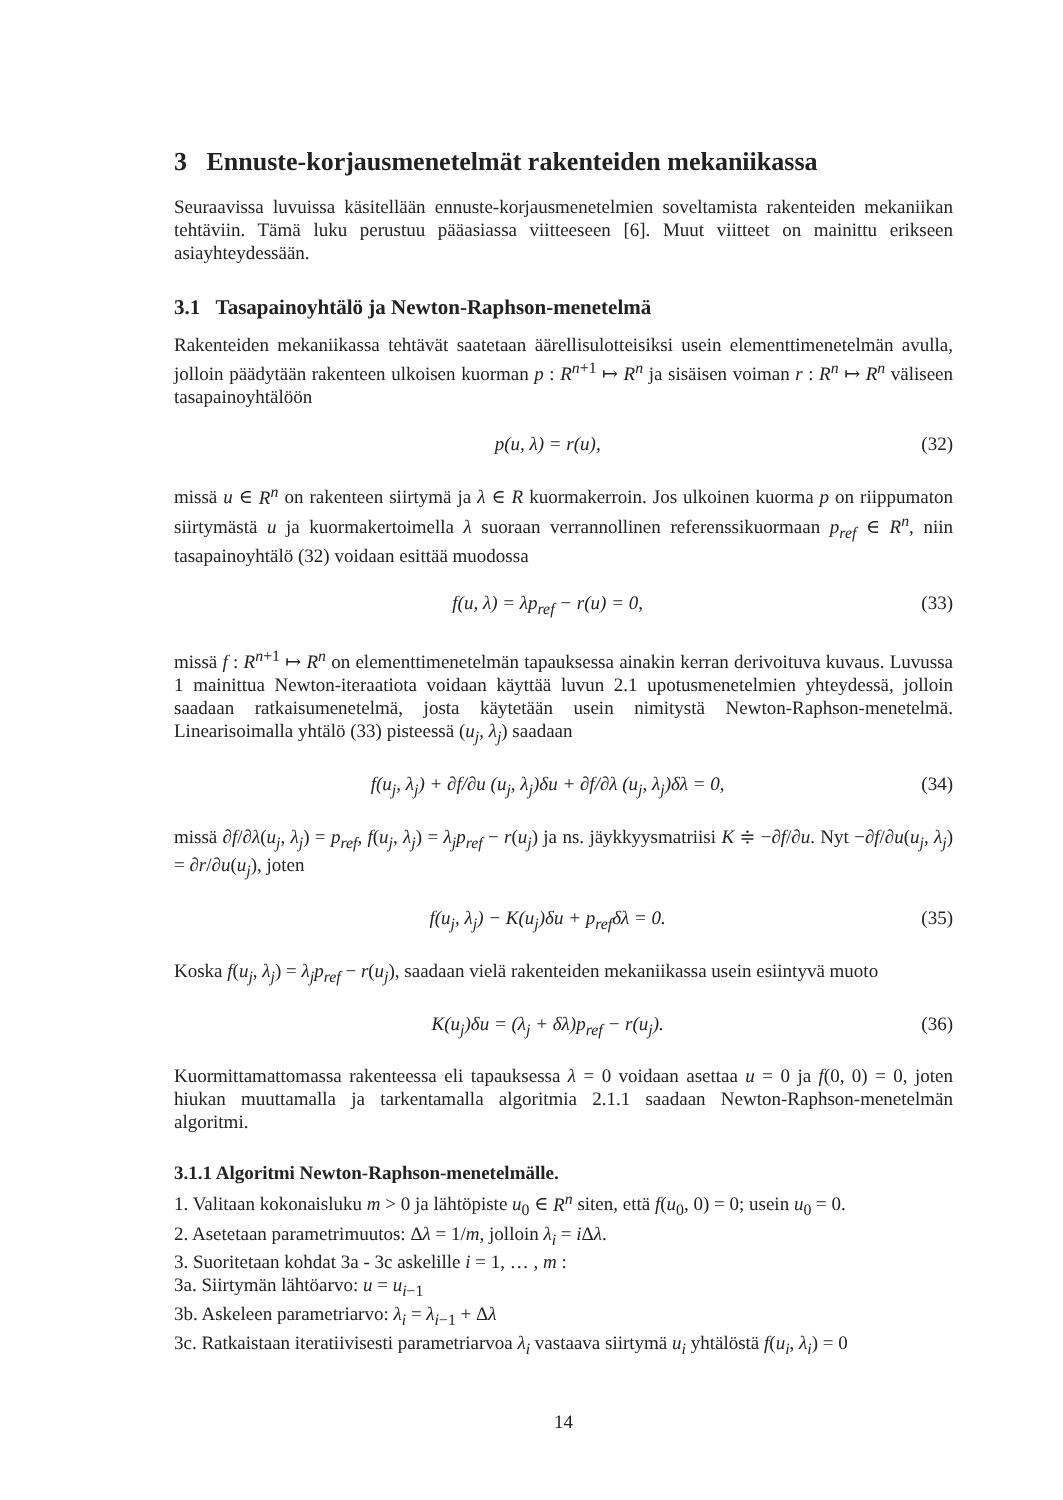3 Ennuste-korjausmenetelmät rakenteiden mekaniikassa
Seuraavissa luvuissa käsitellään ennuste-korjausmenetelmien soveltamista rakenteiden mekaniikan tehtäviin. Tämä luku perustuu pääasiassa viitteeseen [6]. Muut viitteet on mainittu erikseen asiayhteydessään.
3.1 Tasapainoyhtälö ja Newton-Raphson-menetelmä
Rakenteiden mekaniikassa tehtävät saatetaan äärellisulotteisiksi usein elementtimenetelmän avulla, jolloin päädytään rakenteen ulkoisen kuorman p : R<sup>n+1</sup> ↦ R<sup>n</sup> ja sisäisen voiman r : R<sup>n</sup> ↦ R<sup>n</sup> väliseen tasapainoyhtälöön
p(u, λ) = r(u), (32)
missä u ∈ R<sup>n</sup> on rakenteen siirtymä ja λ ∈ R kuormakerroin. Jos ulkoinen kuorma p on riippumaton siirtymästä u ja kuormakertoimella λ suoraan verrannollinen referenssikuormaan p<sub>ref</sub> ∈ R<sup>n</sup>, niin tasapainoyhtälö (32) voidaan esittää muodossa
f(u, λ) = λp<sub>ref</sub> − r(u) = 0, (33)
missä f : R<sup>n+1</sup> ↦ R<sup>n</sup> on elementtimenetelmän tapauksessa ainakin kerran derivoituva kuvaus. Luvussa 1 mainittua Newton-iteraatiota voidaan käyttää luvun 2.1 upotusmenetelmien yhteydessä, jolloin saadaan ratkaisumenetelmä, josta käytetään usein nimitystä Newton-Raphson-menetelmä. Linearisoimalla yhtälö (33) pisteessä (u<sub>j</sub>, λ<sub>j</sub>) saadaan
f(u<sub>j</sub>, λ<sub>j</sub>) + ∂f/∂u (u<sub>j</sub>, λ<sub>j</sub>)δu + ∂f/∂λ (u<sub>j</sub>, λ<sub>j</sub>)δλ = 0, (34)
missä ∂f/∂λ(u<sub>j</sub>, λ<sub>j</sub>) = p<sub>ref</sub>, f(u<sub>j</sub>, λ<sub>j</sub>) = λ<sub>j</sub>p<sub>ref</sub> − r(u<sub>j</sub>) ja ns. jäykkyysmatriisi K ≑ −∂f/∂u. Nyt −∂f/∂u(u<sub>j</sub>, λ<sub>j</sub>) = ∂r/∂u(u<sub>j</sub>), joten
f(u<sub>j</sub>, λ<sub>j</sub>) − K(u<sub>j</sub>)δu + p<sub>ref</sub>δλ = 0. (35)
Koska f(u<sub>j</sub>, λ<sub>j</sub>) = λ<sub>j</sub>p<sub>ref</sub> − r(u<sub>j</sub>), saadaan vielä rakenteiden mekaniikassa usein esiintyvä muoto
K(u<sub>j</sub>)δu = (λ<sub>j</sub> + δλ)p<sub>ref</sub> − r(u<sub>j</sub>). (36)
Kuormittamattomassa rakenteessa eli tapauksessa λ = 0 voidaan asettaa u = 0 ja f(0, 0) = 0, joten hiukan muuttamalla ja tarkentamalla algoritmia 2.1.1 saadaan Newton-Raphson-menetelmän algoritmi.
3.1.1 Algoritmi Newton-Raphson-menetelmälle.
1. Valitaan kokonaisluku m > 0 ja lähtöpiste u<sub>0</sub> ∈ R<sup>n</sup> siten, että f(u<sub>0</sub>, 0) = 0; usein u<sub>0</sub> = 0.
2. Asetetaan parametrimuutos: Δλ = 1/m, jolloin λ<sub>i</sub> = i Δλ.
3. Suoritetaan kohdat 3a - 3c askelille i = 1, … , m :
3a. Siirtymän lähtöarvo: u = u<sub>i−1</sub>
3b. Askeleen parametriarvo: λ<sub>i</sub> = λ<sub>i−1</sub> + Δλ
3c. Ratkaistaan iteratiivisesti parametriarvoa λ<sub>i</sub> vastaava siirtymä u<sub>i</sub> yhtälöstä f(u<sub>i</sub>, λ<sub>i</sub>) = 0
14